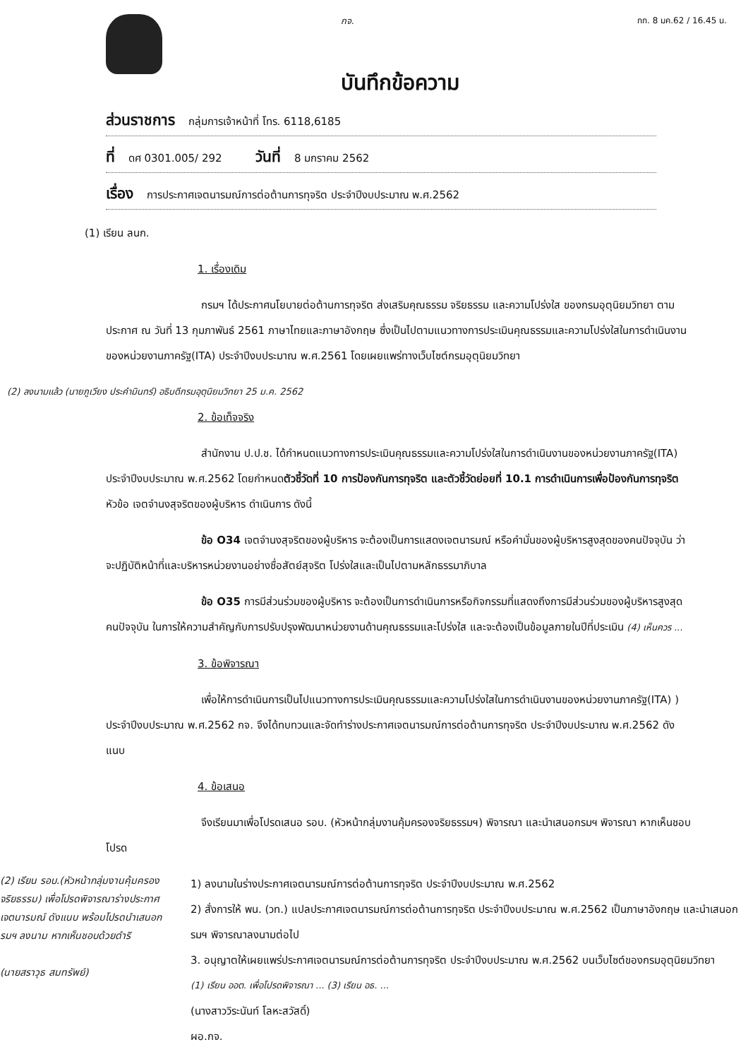กจ.
บันทึกข้อความ
กก. 8 มค.62 / 16.45 น.
ส่วนราชการ กลุ่มการเจ้าหน้าที่ โทร. 6118,6185
ที่ ดศ 0301.005/ 292 วันที่ 8 มกราคม 2562
เรื่อง การประกาศเจตนารมณ์การต่อต้านการทุจริต ประจำปีงบประมาณ พ.ศ.2562
(1) เรียน ลนก.
1. เรื่องเดิม
กรมฯ ได้ประกาศนโยบายต่อต้านการทุจริต ส่งเสริมคุณธรรม จริยธรรม และความโปร่งใส ของกรมอุตุนิยมวิทยา ตามประกาศ ณ วันที่ 13 กุมภาพันธ์ 2561 ภาษาไทยและภาษาอังกฤษ ซึ่งเป็นไปตามแนวทางการประเมินคุณธรรมและความโปร่งใสในการดำเนินงานของหน่วยงานภาครัฐ(ITA) ประจำปีงบประมาณ พ.ศ.2561 โดยเผยแพร่ทางเว็บไซต์กรมอุตุนิยมวิทยา
(2) ลงนามแล้ว (นายภูเวียง ประคำมินทร์) อธิบดีกรมอุตุนิยมวิทยา 25 ม.ค. 2562
2. ข้อเท็จจริง
สำนักงาน ป.ป.ช. ได้กำหนดแนวทางการประเมินคุณธรรมและความโปร่งใสในการดำเนินงานของหน่วยงานภาครัฐ(ITA) ประจำปีงบประมาณ พ.ศ.2562 โดยกำหนดตัวชี้วัดที่ 10 การป้องกันการทุจริต และตัวชี้วัดย่อยที่ 10.1 การดำเนินการเพื่อป้องกันการทุจริต หัวข้อ เจตจำนงสุจริตของผู้บริหาร ดำเนินการ ดังนี้
ข้อ O34 เจตจำนงสุจริตของผู้บริหาร จะต้องเป็นการแสดงเจตนารมณ์ หรือคำมั่นของผู้บริหารสูงสุดของคนปัจจุบัน ว่าจะปฏิบัติหน้าที่และบริหารหน่วยงานอย่างซื่อสัตย์สุจริต โปร่งใสและเป็นไปตามหลักธรรมาภิบาล
ข้อ O35 การมีส่วนร่วมของผู้บริหาร จะต้องเป็นการดำเนินการหรือกิจกรรมที่แสดงถึงการมีส่วนร่วมของผู้บริหารสูงสุดคนปัจจุบัน ในการให้ความสำคัญกับการปรับปรุงพัฒนาหน่วยงานด้านคุณธรรมและโปร่งใส และจะต้องเป็นข้อมูลภายในปีที่ประเมิน (4) เห็นควร ...
3. ข้อพิจารณา
เพื่อให้การดำเนินการเป็นไปแนวทางการประเมินคุณธรรมและความโปร่งใสในการดำเนินงานของหน่วยงานภาครัฐ(ITA) ) ประจำปีงบประมาณ พ.ศ.2562 กจ. จึงได้ทบทวนและจัดทำร่างประกาศเจตนารมณ์การต่อต้านการทุจริต ประจำปีงบประมาณ พ.ศ.2562 ดังแนบ
4. ข้อเสนอ
จึงเรียนมาเพื่อโปรดเสนอ รอบ. (หัวหน้ากลุ่มงานคุ้มครองจริยธรรมฯ) พิจารณา และนำเสนอกรมฯ พิจารณา หากเห็นชอบโปรด
(2) เรียน รอบ.(หัวหน้ากลุ่มงานคุ้มครองจริยธรรม) เพื่อโปรดพิจารณาร่างประกาศเจตนารมณ์ ดังแนบ พร้อมโปรดนำเสนอกรมฯ ลงนาม หากเห็นชอบด้วยดำริ
(นายสราวุธ สมทรัพย์)
1) ลงนามในร่างประกาศเจตนารมณ์การต่อต้านการทุจริต ประจำปีงบประมาณ พ.ศ.2562
2) สั่งการให้ พน. (วท.) แปลประกาศเจตนารมณ์การต่อต้านการทุจริต ประจำปีงบประมาณ พ.ศ.2562 เป็นภาษาอังกฤษ และนำเสนอกรมฯ พิจารณาลงนามต่อไป
3. อนุญาตให้เผยแพร่ประกาศเจตนารมณ์การต่อต้านการทุจริต ประจำปีงบประมาณ พ.ศ.2562 บนเว็บไซต์ของกรมอุตุนิยมวิทยา
(1) เรียน ออต. เพื่อโปรดพิจารณา ... (3) เรียน อธ. ...
(นางสาววิระนันท์ โลหะสวัสดิ์)
ผอ.กจ.